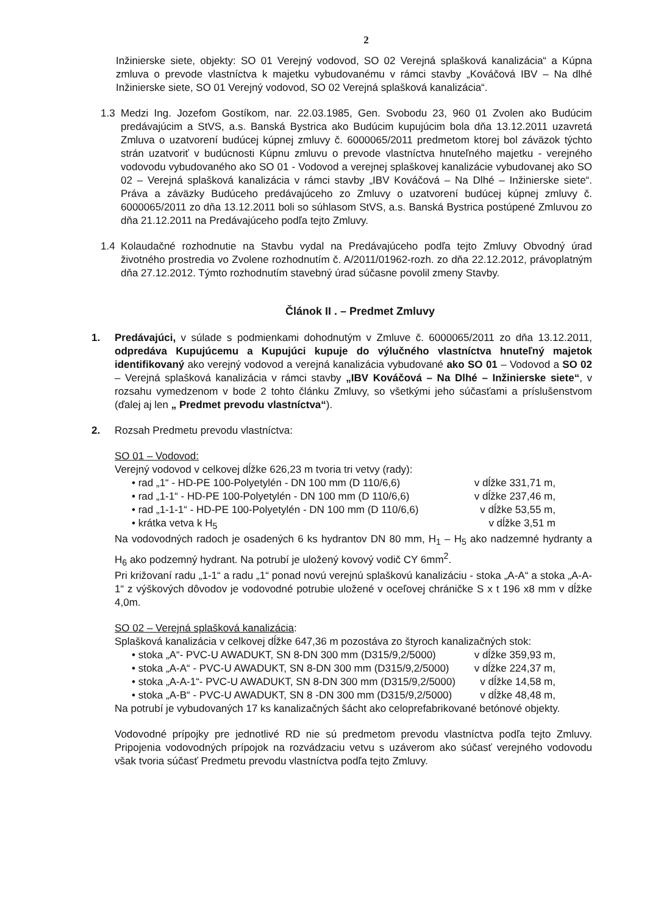2
Inžinierske siete, objekty: SO 01 Verejný vodovod, SO 02 Verejná splašková kanalizácia“ a Kúpna zmluva o prevode vlastníctva k majetku vybudovanému v rámci stavby „Kováčová IBV – Na dlhé Inžinierske siete, SO 01 Verejný vodovod, SO 02 Verejná splašková kanalizácia“.
1.3
Medzi Ing. Jozefom Gostíkom, nar. 22.03.1985, Gen. Svobodu 23, 960 01 Zvolen ako Budúcim predávajúcim a StVS, a.s. Banská Bystrica ako Budúcim kupujúcim bola dňa 13.12.2011 uzavretá Zmluva o uzatvorení budúcej kúpnej zmluvy č. 6000065/2011 predmetom ktorej bol záväzok týchto strán uzatvoriť v budúcnosti Kúpnu zmluvu o prevode vlastníctva hnuteľného majetku - verejného vodovodu vybudovaného ako SO 01 - Vodovod a verejnej splaškovej kanalizácie vybudovanej ako SO 02 – Verejná splašková kanalizácia v rámci stavby „IBV Kováčová – Na Dlhé – Inžinierske siete“. Práva a záväzky Budúceho predávajúceho zo Zmluvy o uzatvorení budúcej kúpnej zmluvy č. 6000065/2011 zo dňa 13.12.2011 boli so súhlasom StVS, a.s. Banská Bystrica postúpené Zmluvou zo dňa 21.12.2011 na Predávajúceho podľa tejto Zmluvy.
1.4
Kolaudačné rozhodnutie na Stavbu vydal na Predávajúceho podľa tejto Zmluvy Obvodný úrad životného prostredia vo Zvolene rozhodnutím č. A/2011/01962-rozh. zo dňa 22.12.2012, právoplatným dňa 27.12.2012. Týmto rozhodnutím stavebný úrad súčasne povolil zmeny Stavby.
Článok II . – Predmet Zmluvy
1. Predávajúci, v súlade s podmienkami dohodnutým v Zmluve č. 6000065/2011 zo dňa 13.12.2011, odpredáva Kupujúcemu a Kupujúci kupuje do výlučného vlastníctva hnuteľný majetok identifikovaný ako verejný vodovod a verejná kanalizácia vybudované ako SO 01 – Vodovod a SO 02 – Verejná splašková kanalizácia v rámci stavby „IBV Kováčová – Na Dlhé – Inžinierske siete“, v rozsahu vymedzenom v bode 2 tohto článku Zmluvy, so všetkými jeho súčasťami a príslušenstvom (ďalej aj len „ Predmet prevodu vlastníctva“).
2. Rozsah Predmetu prevodu vlastníctva:
SO 01 – Vodovod:
Verejný vodovod v celkovej dĺžke 626,23 m tvoria tri vetvy (rady):
• rad „1“ - HD-PE 100-Polyetylén - DN 100 mm (D 110/6,6) v dĺžke 331,71 m,
• rad „1-1“ - HD-PE 100-Polyetylén - DN 100 mm (D 110/6,6) v dĺžke 237,46 m,
• rad „1-1-1“ - HD-PE 100-Polyetylén - DN 100 mm (D 110/6,6) v dĺžke 53,55 m,
• krátka vetva k H<sub>5</sub> v dĺžke 3,51 m
Na vodovodných radoch je osadených 6 ks hydrantov DN 80 mm, H<sub>1</sub> – H<sub>5</sub> ako nadzemné hydranty a H<sub>6</sub> ako podzemný hydrant. Na potrubí je uložený kovový vodič CY 6mm<sup>2</sup>.
Pri križovaní radu „1-1“ a radu „1“ ponad novú verejnú splaškovú kanalizáciu - stoka „A-A“ a stoka „A-A-1“ z výškových dôvodov je vodovodné potrubie uložené v oceľovej chráničke S x t 196 x8 mm v dĺžke 4,0m.
SO 02 – Verejná splašková kanalizácia:
Splašková kanalizácia v celkovej dĺžke 647,36 m pozostáva zo štyroch kanalizačných stok:
• stoka „A“- PVC-U AWADUKT, SN 8-DN 300 mm (D315/9,2/5000) v dĺžke 359,93 m,
• stoka „A-A“ - PVC-U AWADUKT, SN 8-DN 300 mm (D315/9,2/5000) v dĺžke 224,37 m,
• stoka „A-A-1“- PVC-U AWADUKT, SN 8-DN 300 mm (D315/9,2/5000) v dĺžke 14,58 m,
• stoka „A-B“ - PVC-U AWADUKT, SN 8 -DN 300 mm (D315/9,2/5000) v dĺžke 48,48 m,
Na potrubí je vybudovaných 17 ks kanalizačných šácht ako celoprefabrikované betónové objekty.
Vodovodné prípojky pre jednotlivé RD nie sú predmetom prevodu vlastníctva podľa tejto Zmluvy. Pripojenia vodovodných prípojok na rozvádzaciu vetvu s uzáverom ako súčasť verejného vodovodu však tvoria súčasť Predmetu prevodu vlastníctva podľa tejto Zmluvy.